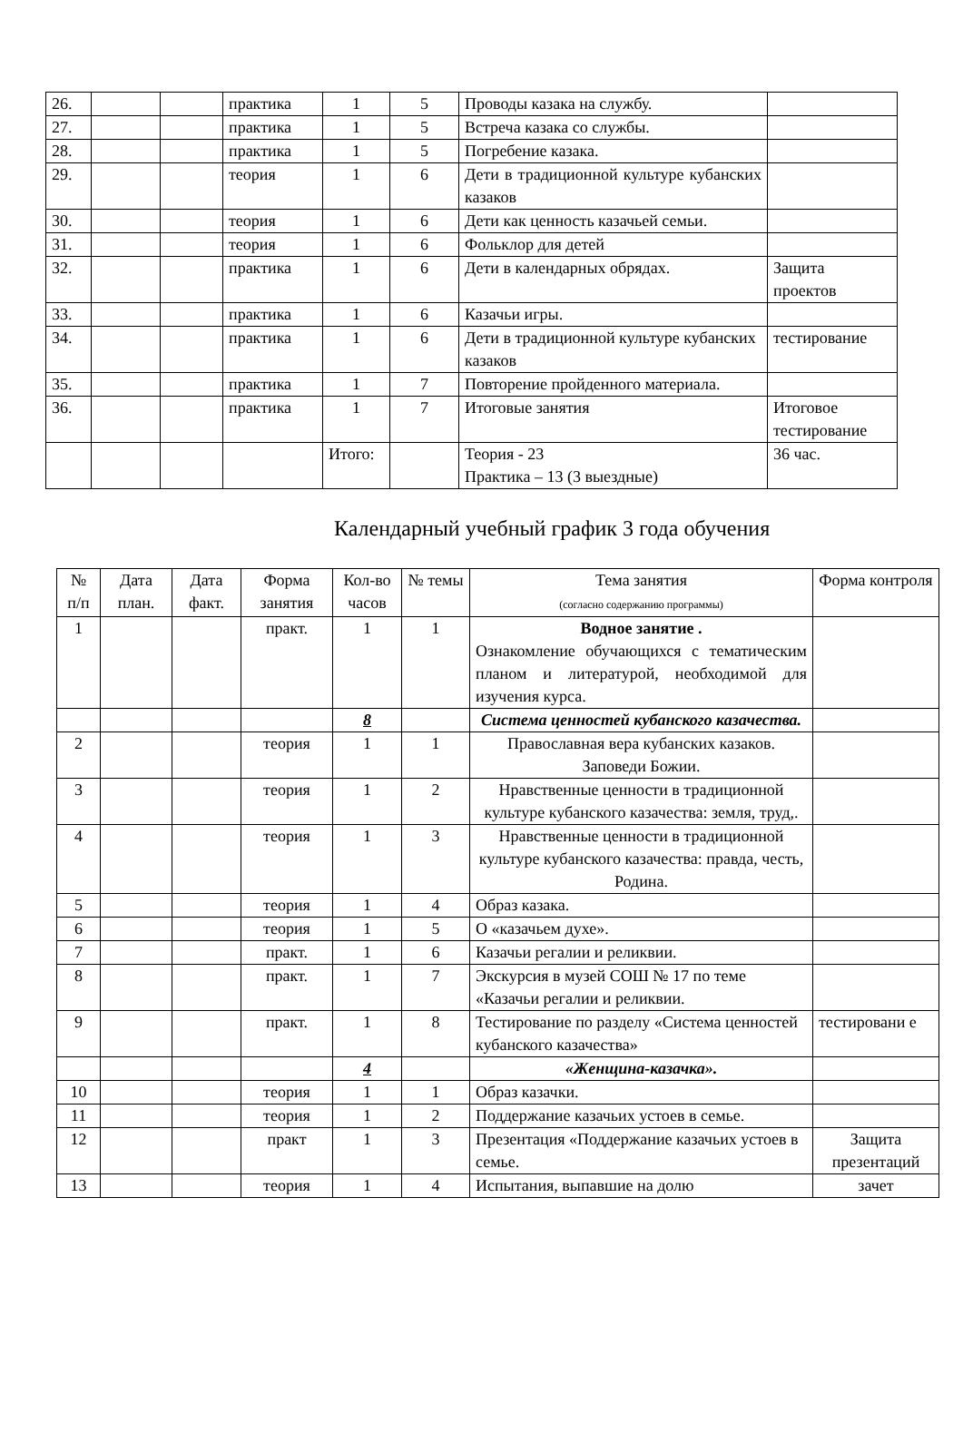| 26. | | | практика | 1 | 5 | Проводы казака на службу. | |
| 27. | | | практика | 1 | 5 | Встреча казака со службы. | |
| 28. | | | практика | 1 | 5 | Погребение казака. | |
| 29. | | | теория | 1 | 6 | Дети в традиционной культуре кубанских казаков | |
| 30. | | | теория | 1 | 6 | Дети как ценность казачьей семьи. | |
| 31. | | | теория | 1 | 6 | Фольклор для детей | |
| 32. | | | практика | 1 | 6 | Дети в календарных обрядах. | Защита проектов |
| 33. | | | практика | 1 | 6 | Казачьи игры. | |
| 34. | | | практика | 1 | 6 | Дети в традиционной культуре кубанских казаков | тестирование |
| 35. | | | практика | 1 | 7 | Повторение пройденного материала. | |
| 36. | | | практика | 1 | 7 | Итоговые занятия | Итоговое тестирование |
| | | | | Итого: | | Теория - 23 Практика – 13 (3 выездные) | 36 час. |
Календарный учебный график 3 года обучения
| № п/п | Дата план. | Дата факт. | Форма занятия | Кол-во часов | № темы | Тема занятия (согласно содержанию программы) | Форма контроля |
| --- | --- | --- | --- | --- | --- | --- | --- |
| 1 | | | практ. | 1 | 1 | Водное занятие . Ознакомление обучающихся с тематическим планом и литературой, необходимой для изучения курса. | |
| | | | | 8 | | Система ценностей кубанского казачества. | |
| 2 | | | теория | 1 | 1 | Православная вера кубанских казаков. Заповеди Божии. | |
| 3 | | | теория | 1 | 2 | Нравственные ценности в традиционной культуре кубанского казачества: земля, труд,. | |
| 4 | | | теория | 1 | 3 | Нравственные ценности в традиционной культуре кубанского казачества: правда, честь, Родина. | |
| 5 | | | теория | 1 | 4 | Образ казака. | |
| 6 | | | теория | 1 | 5 | О «казачьем духе». | |
| 7 | | | практ. | 1 | 6 | Казачьи регалии и реликвии. | |
| 8 | | | практ. | 1 | 7 | Экскурсия в музей СОШ № 17 по теме «Казачьи регалии и реликвии. | |
| 9 | | | практ. | 1 | 8 | Тестирование по разделу «Система ценностей кубанского казачества» | тестировани е |
| | | | | 4 | | «Женщина-казачка». | |
| 10 | | | теория | 1 | 1 | Образ казачки. | |
| 11 | | | теория | 1 | 2 | Поддержание казачьих устоев в семье. | |
| 12 | | | практ | 1 | 3 | Презентация «Поддержание казачьих устоев в семье. | Защита презентаций |
| 13 | | | теория | 1 | 4 | Испытания, выпавшие на долю | зачет |